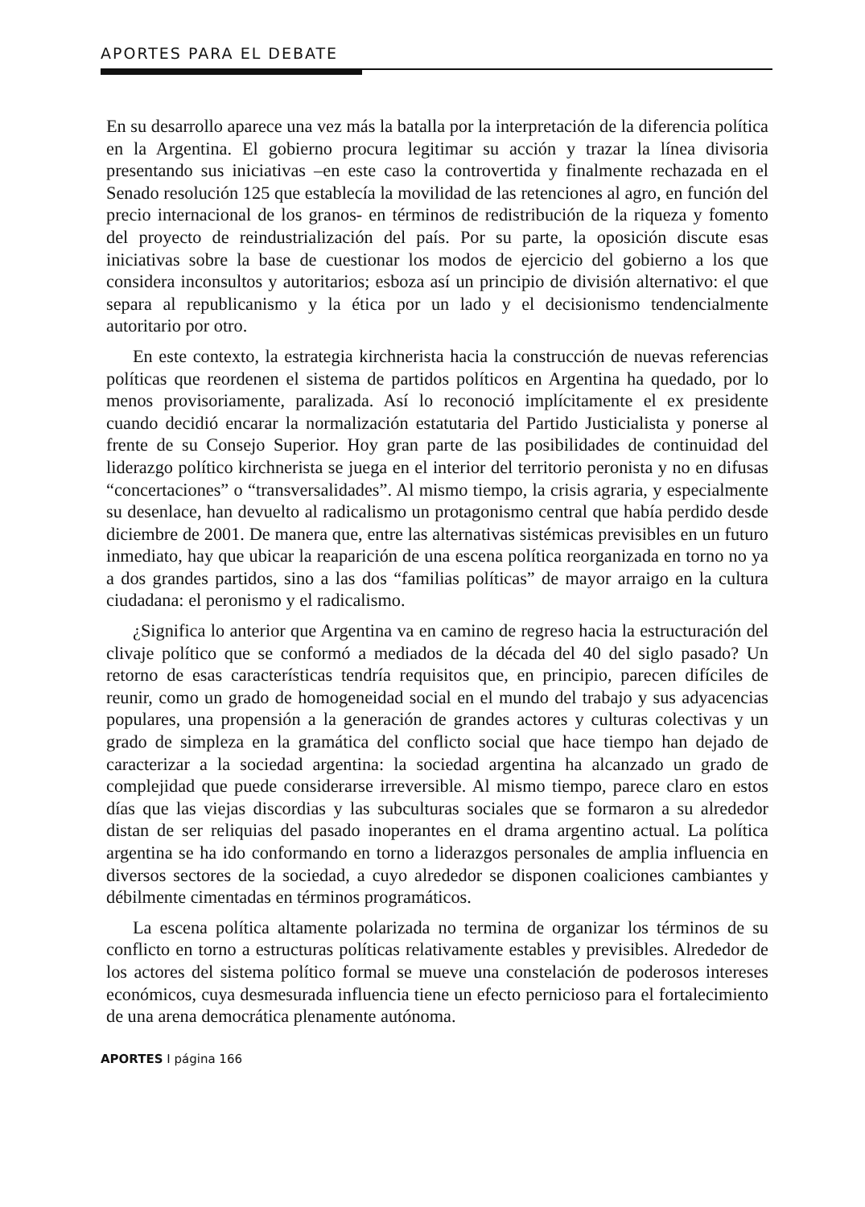APORTES PARA EL DEBATE
En su desarrollo aparece una vez más la batalla por la interpretación de la diferencia política en la Argentina. El gobierno procura legitimar su acción y trazar la línea divisoria presentando sus iniciativas –en este caso la controvertida y finalmente rechazada en el Senado resolución 125 que establecía la movilidad de las retenciones al agro, en función del precio internacional de los granos- en términos de redistribución de la riqueza y fomento del proyecto de reindustrialización del país. Por su parte, la oposición discute esas iniciativas sobre la base de cuestionar los modos de ejercicio del gobierno a los que considera inconsultos y autoritarios; esboza así un principio de división alternativo: el que separa al republicanismo y la ética por un lado y el decisionismo tendencialmente autoritario por otro.
En este contexto, la estrategia kirchnerista hacia la construcción de nuevas referencias políticas que reordenen el sistema de partidos políticos en Argentina ha quedado, por lo menos provisoriamente, paralizada. Así lo reconoció implícitamente el ex presidente cuando decidió encarar la normalización estatutaria del Partido Justicialista y ponerse al frente de su Consejo Superior. Hoy gran parte de las posibilidades de continuidad del liderazgo político kirchnerista se juega en el interior del territorio peronista y no en difusas “concertaciones” o “transversalidades”. Al mismo tiempo, la crisis agraria, y especialmente su desenlace, han devuelto al radicalismo un protagonismo central que había perdido desde diciembre de 2001. De manera que, entre las alternativas sistémicas previsibles en un futuro inmediato, hay que ubicar la reaparición de una escena política reorganizada en torno no ya a dos grandes partidos, sino a las dos “familias políticas” de mayor arraigo en la cultura ciudadana: el peronismo y el radicalismo.
¿Significa lo anterior que Argentina va en camino de regreso hacia la estructuración del clivaje político que se conformó a mediados de la década del 40 del siglo pasado? Un retorno de esas características tendría requisitos que, en principio, parecen difíciles de reunir, como un grado de homogeneidad social en el mundo del trabajo y sus adyacencias populares, una propensión a la generación de grandes actores y culturas colectivas y un grado de simpleza en la gramática del conflicto social que hace tiempo han dejado de caracterizar a la sociedad argentina: la sociedad argentina ha alcanzado un grado de complejidad que puede considerarse irreversible. Al mismo tiempo, parece claro en estos días que las viejas discordias y las subculturas sociales que se formaron a su alrededor distan de ser reliquias del pasado inoperantes en el drama argentino actual. La política argentina se ha ido conformando en torno a liderazgos personales de amplia influencia en diversos sectores de la sociedad, a cuyo alrededor se disponen coaliciones cambiantes y débilmente cimentadas en términos programáticos.
La escena política altamente polarizada no termina de organizar los términos de su conflicto en torno a estructuras políticas relativamente estables y previsibles. Alrededor de los actores del sistema político formal se mueve una constelación de poderosos intereses económicos, cuya desmesurada influencia tiene un efecto pernicioso para el fortalecimiento de una arena democrática plenamente autónoma.
APORTES I página 166